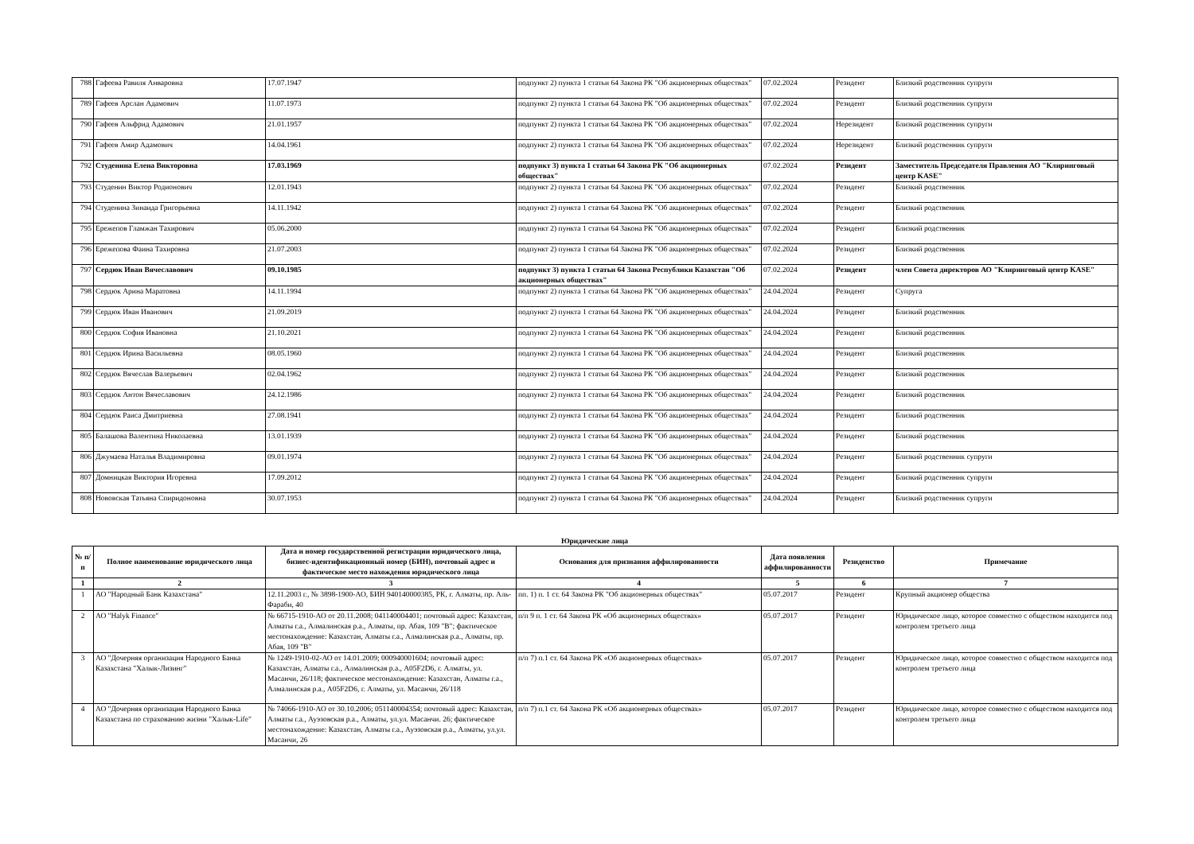| 788 | Гафеева Равиля Анваровна | 17.07.1947 | подпункт 2) пункта 1 статьи 64 Закона РК "Об акционерных обществах" | 07.02.2024 | Резидент | Близкий родственник супруги |
| 789 | Гафеев Арслан Адамович | 11.07.1973 | подпункт 2) пункта 1 статьи 64 Закона РК "Об акционерных обществах" | 07.02.2024 | Резидент | Близкий родственник супруги |
| 790 | Гафеев Альфрид Адамович | 21.01.1957 | подпункт 2) пункта 1 статьи 64 Закона РК "Об акционерных обществах" | 07.02.2024 | Нерезидент | Близкий родственник супруги |
| 791 | Гафеев Амир Адамович | 14.04.1961 | подпункт 2) пункта 1 статьи 64 Закона РК "Об акционерных обществах" | 07.02.2024 | Нерезидент | Близкий родственник супруги |
| 792 | Студенина Елена Викторовна | 17.03.1969 | подпункт 3) пункта 1 статьи 64 Закона РК "Об акционерных обществах" | 07.02.2024 | Резидент | Заместитель Председателя Правления АО "Клиринговый центр KASE" |
| 793 | Студенин Виктор Родионович | 12.01.1943 | подпункт 2) пункта 1 статьи 64 Закона РК "Об акционерных обществах" | 07.02.2024 | Резидент | Близкий родственник |
| 794 | Студенина Зинаида Григорьевна | 14.11.1942 | подпункт 2) пункта 1 статьи 64 Закона РК "Об акционерных обществах" | 07.02.2024 | Резидент | Близкий родственник |
| 795 | Ережепов Гламжан Тахирович | 05.06.2000 | подпункт 2) пункта 1 статьи 64 Закона РК "Об акционерных обществах" | 07.02.2024 | Резидент | Близкий родственник |
| 796 | Ережепова Фаина Тахировна | 21.07.2003 | подпункт 2) пункта 1 статьи 64 Закона РК "Об акционерных обществах" | 07.02.2024 | Резидент | Близкий родственник |
| 797 | Сердюк Иван Вячеславович | 09.10.1985 | подпункт 3) пункта 1 статьи 64 Закона Республики Казахстан "Об акционерных обществах" | 07.02.2024 | Резидент | член Совета директоров АО "Клиринговый центр KASE" |
| 798 | Сердюк Арина Маратовна | 14.11.1994 | подпункт 2) пункта 1 статьи 64 Закона РК "Об акционерных обществах" | 24.04.2024 | Резидент | Супруга |
| 799 | Сердюк Иван Иванович | 21.09.2019 | подпункт 2) пункта 1 статьи 64 Закона РК "Об акционерных обществах" | 24.04.2024 | Резидент | Близкий родственник |
| 800 | Сердюк София Ивановна | 21.10.2021 | подпункт 2) пункта 1 статьи 64 Закона РК "Об акционерных обществах" | 24.04.2024 | Резидент | Близкий родственник |
| 801 | Сердюк Ирина Васильевна | 08.05.1960 | подпункт 2) пункта 1 статьи 64 Закона РК "Об акционерных обществах" | 24.04.2024 | Резидент | Близкий родственник |
| 802 | Сердюк Вячеслав Валерьевич | 02.04.1962 | подпункт 2) пункта 1 статьи 64 Закона РК "Об акционерных обществах" | 24.04.2024 | Резидент | Близкий родственник |
| 803 | Сердюк Антон Вячеславович | 24.12.1986 | подпункт 2) пункта 1 статьи 64 Закона РК "Об акционерных обществах" | 24.04.2024 | Резидент | Близкий родственник |
| 804 | Сердюк Раиса Дмитриевна | 27.08.1941 | подпункт 2) пункта 1 статьи 64 Закона РК "Об акционерных обществах" | 24.04.2024 | Резидент | Близкий родственник |
| 805 | Балашова Валентина Николаевна | 13.01.1939 | подпункт 2) пункта 1 статьи 64 Закона РК "Об акционерных обществах" | 24.04.2024 | Резидент | Близкий родственник |
| 806 | Джумаева Наталья Владимировна | 09.01.1974 | подпункт 2) пункта 1 статьи 64 Закона РК "Об акционерных обществах" | 24.04.2024 | Резидент | Близкий родственник супруги |
| 807 | Домницкая Виктория Игоревна | 17.09.2012 | подпункт 2) пункта 1 статьи 64 Закона РК "Об акционерных обществах" | 24.04.2024 | Резидент | Близкий родственник супруги |
| 808 | Нововская Татьяна Спиридоновна | 30.07.1953 | подпункт 2) пункта 1 статьи 64 Закона РК "Об акционерных обществах" | 24.04.2024 | Резидент | Близкий родственник супруги |
Юридические лица
| № п/п | Полное наименование юридического лица | Дата и номер государственной регистрации юридического лица, бизнес-идентификационный номер (БИН), почтовый адрес и фактическое место нахождения юридического лица | Основания для признания аффилированности | Дата появления аффилированности | Резиденство | Примечание |
| --- | --- | --- | --- | --- | --- | --- |
| 1 | 2 | 3 | 4 | 5 | 6 | 7 |
| 1 | АО "Народный Банк Казахстана" | 12.11.2003 г., № 3898-1900-АО, БИН 940140000385, РК, г. Алматы, пр. Аль-Фараби, 40 | пп. 1) п. 1 ст. 64 Закона РК "Об акционерных обществах" | 05.07.2017 | Резидент | Крупный акционер общества |
| 2 | АО "Halyk Finance" | № 66715-1910-АО от 20.11.2008; 041140004401; почтовый адрес: Казахстан, Алматы г.а., Алмалинская р.а., Алматы, пр. Абая, 109 "В"; фактическое местонахождение: Казахстан, Алматы г.а., Алмалинская р.а., Алматы, пр. Абая, 109 "В" | п/п 9 п. 1 ст. 64 Закона РК «Об акционерных обществах» | 05.07.2017 | Резидент | Юридическое лицо, которое совместно с обществом находится под контролем третьего лица |
| 3 | АО "Дочерняя организация Народного Банка Казахстана "Халык-Лизинг" | № 1249-1910-02-АО от 14.01.2009; 000940001604; почтовый адрес: Казахстан, Алматы г.а., Алмалинская р.а., A05F2D6, г. Алматы, ул. Масанчи, 26/118; фактическое местонахождение: Казахстан, Алматы г.а., Алмалинская р.а., A05F2D6, г. Алматы, ул. Масанчи, 26/118 | п/п 7) п.1 ст. 64 Закона РК «Об акционерных обществах» | 05.07.2017 | Резидент | Юридическое лицо, которое совместно с обществом находится под контролем третьего лица |
| 4 | АО "Дочерняя организация Народного Банка Казахстана по страхованию жизни "Халык-Life" | № 74066-1910-АО от 30.10.2006; 051140004354; почтовый адрес: Казахстан, Алматы г.а., Ауэзовская р.а., Алматы, ул.ул. Масанчи. 26; фактическое местонахождение: Казахстан, Алматы г.а., Ауэзовская р.а., Алматы, ул.ул. Масанчи, 26 | п/п 7) п.1 ст. 64 Закона РК «Об акционерных обществах» | 05.07.2017 | Резидент | Юридическое лицо, которое совместно с обществом находится под контролем третьего лица |